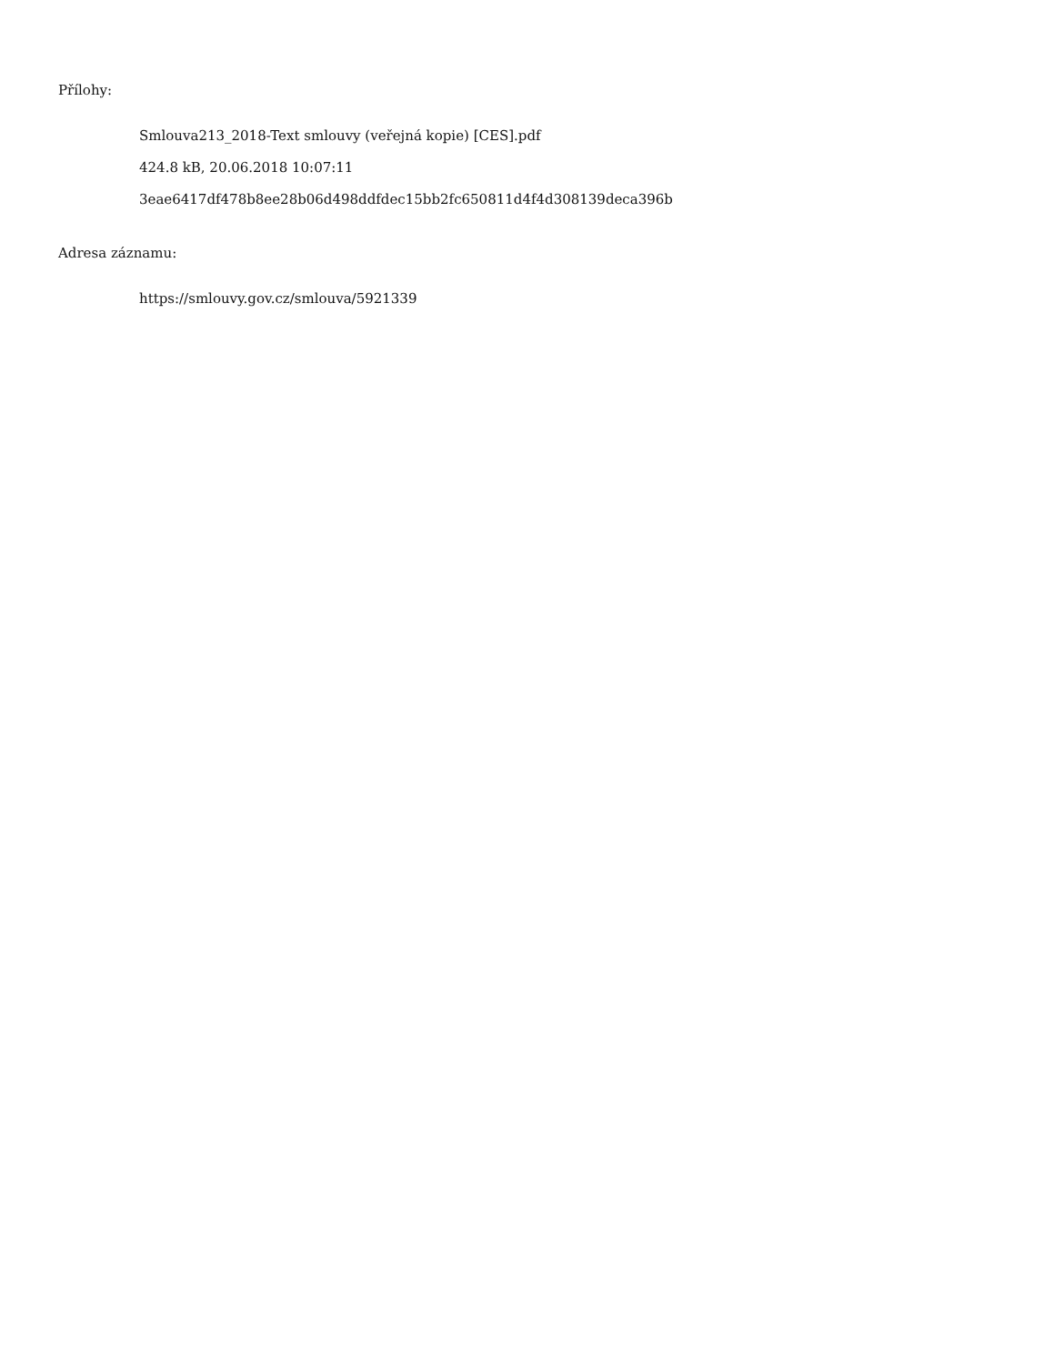Přílohy:
Smlouva213_2018-Text smlouvy (veřejná kopie) [CES].pdf
424.8 kB, 20.06.2018 10:07:11
3eae6417df478b8ee28b06d498ddfdec15bb2fc650811d4f4d308139deca396b
Adresa záznamu:
https://smlouvy.gov.cz/smlouva/5921339